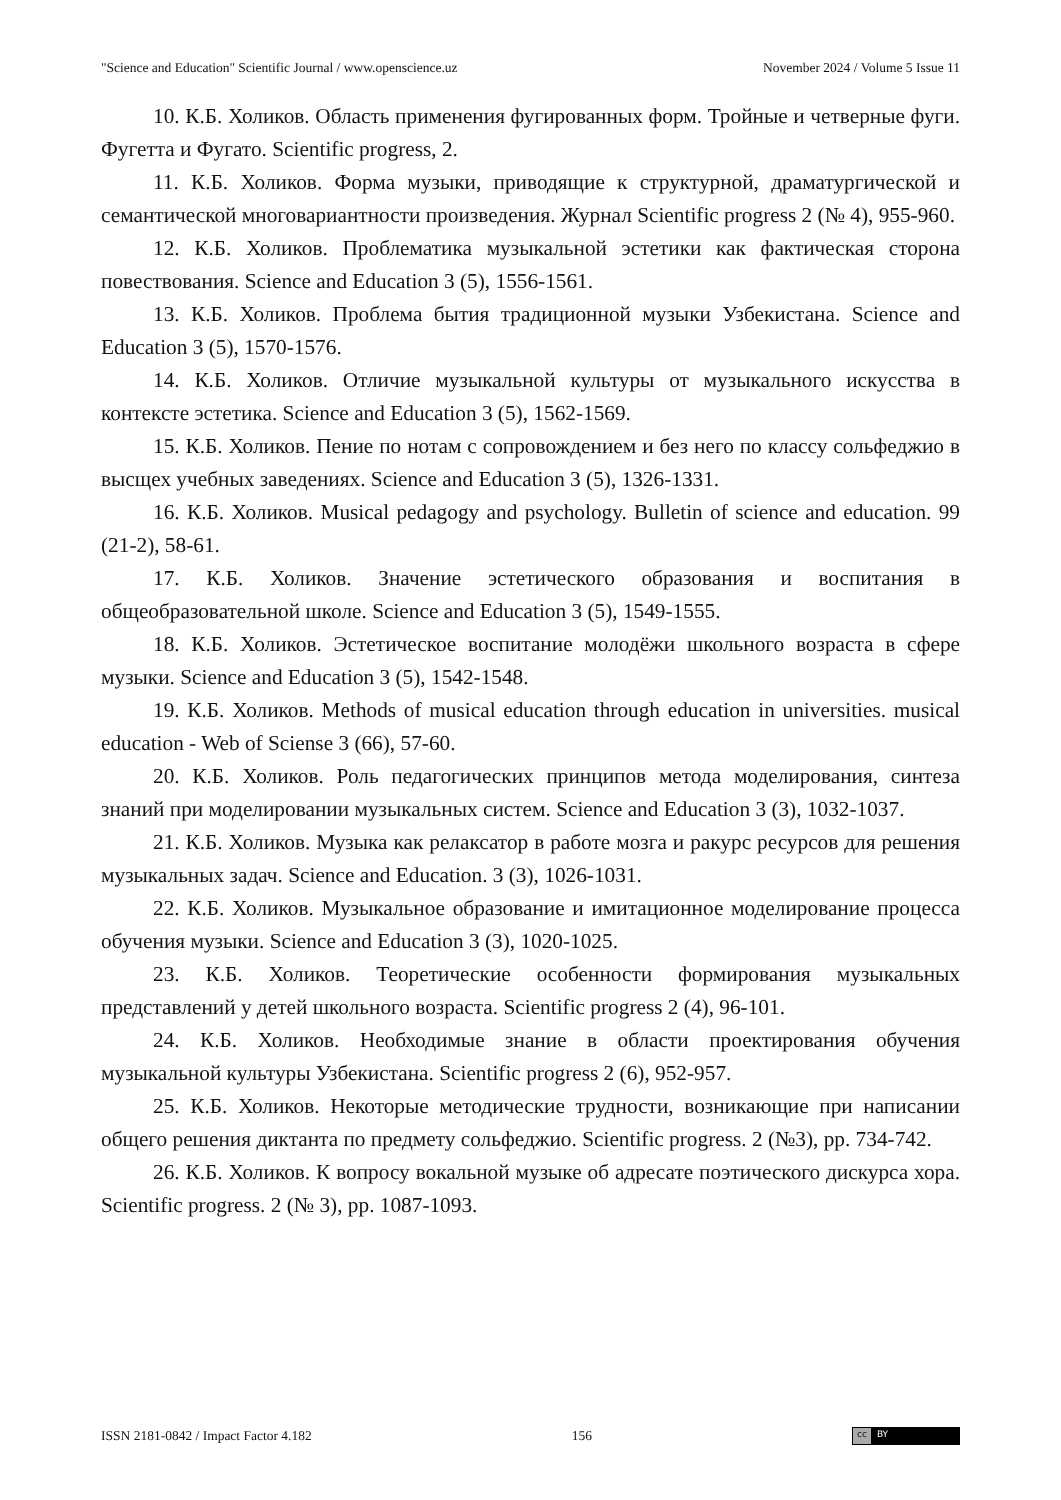"Science and Education" Scientific Journal / www.openscience.uz November 2024 / Volume 5 Issue 11
10. К.Б. Холиков. Область применения фугированных форм. Тройные и четверные фуги. Фугетта и Фугато. Scientific progress, 2.
11. К.Б. Холиков. Форма музыки, приводящие к структурной, драматургической и семантической многовариантности произведения. Журнал Scientific progress 2 (№ 4), 955-960.
12. К.Б. Холиков. Проблематика музыкальной эстетики как фактическая сторона повествования. Science and Education 3 (5), 1556-1561.
13. К.Б. Холиков. Проблема бытия традиционной музыки Узбекистана. Science and Education 3 (5), 1570-1576.
14. К.Б. Холиков. Отличие музыкальной культуры от музыкального искусства в контексте эстетика. Science and Education 3 (5), 1562-1569.
15. К.Б. Холиков. Пение по нотам с сопровождением и без него по классу сольфеджио в высщех учебных заведениях. Science and Education 3 (5), 1326-1331.
16. К.Б. Холиков. Musical pedagogy and psychology. Bulletin of science and education. 99 (21-2), 58-61.
17. К.Б. Холиков. Значение эстетического образования и воспитания в общеобразовательной школе. Science and Education 3 (5), 1549-1555.
18. К.Б. Холиков. Эстетическое воспитание молодёжи школьного возраста в сфере музыки. Science and Education 3 (5), 1542-1548.
19. К.Б. Холиков. Methods of musical education through education in universities. musical education - Web of Sciense 3 (66), 57-60.
20. К.Б. Холиков. Роль педагогических принципов метода моделирования, синтеза знаний при моделировании музыкальных систем. Science and Education 3 (3), 1032-1037.
21. К.Б. Холиков. Музыка как релаксатор в работе мозга и ракурс ресурсов для решения музыкальных задач. Science and Education. 3 (3), 1026-1031.
22. К.Б. Холиков. Музыкальное образование и имитационное моделирование процесса обучения музыки. Science and Education 3 (3), 1020-1025.
23. К.Б. Холиков. Теоретические особенности формирования музыкальных представлений у детей школьного возраста. Scientific progress 2 (4), 96-101.
24. К.Б. Холиков. Необходимые знание в области проектирования обучения музыкальной культуры Узбекистана. Scientific progress 2 (6), 952-957.
25. К.Б. Холиков. Некоторые методические трудности, возникающие при написании общего решения диктанта по предмету сольфеджио. Scientific progress. 2 (№3), pp. 734-742.
26. К.Б. Холиков. К вопросу вокальной музыке об адресате поэтического дискурса хора. Scientific progress. 2 (№ 3), pp. 1087-1093.
ISSN 2181-0842 / Impact Factor 4.182 156
cc BY